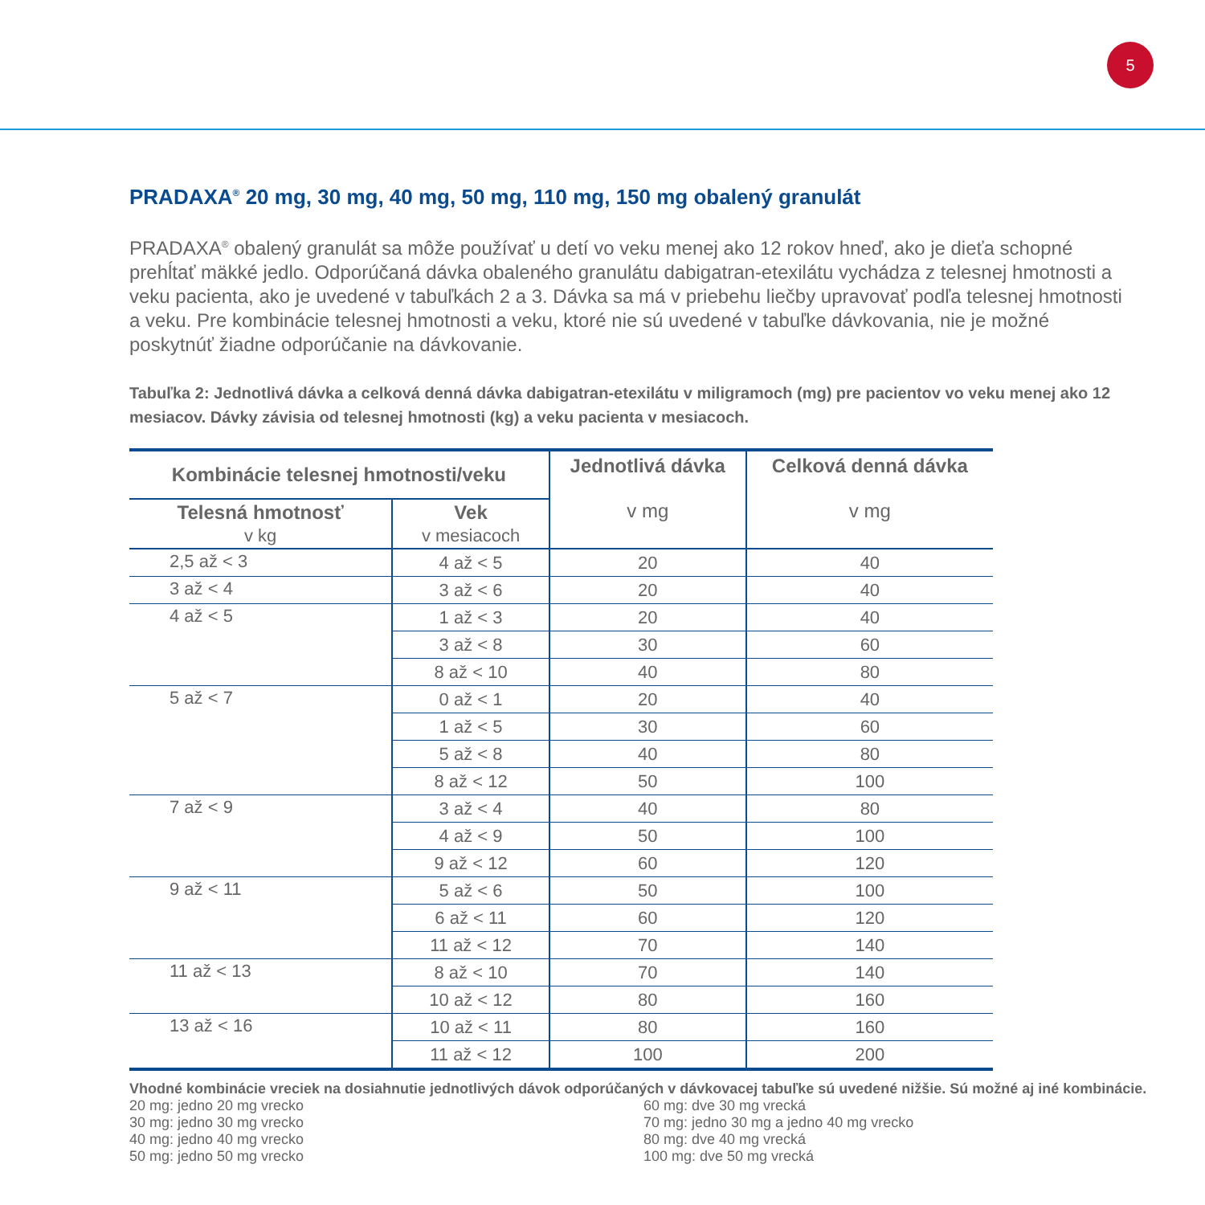5
PRADAXA<sup>®</sup> 20 mg, 30 mg, 40 mg, 50 mg, 110 mg, 150 mg obalený granulát
PRADAXA<sup>®</sup> obalený granulát sa môže používať u detí vo veku menej ako 12 rokov hneď, ako je dieťa schopné prehĺtať mäkké jedlo. Odporúčaná dávka obaleného granulátu dabigatran-etexilátu vychádza z telesnej hmotnosti a veku pacienta, ako je uvedené v tabuľkách 2 a 3. Dávka sa má v priebehu liečby upravovať podľa telesnej hmotnosti a veku. Pre kombinácie telesnej hmotnosti a veku, ktoré nie sú uvedené v tabuľke dávkovania, nie je možné poskytnúť žiadne odporúčanie na dávkovanie.
Tabuľka 2: Jednotlivá dávka a celková denná dávka dabigatran-etexilátu v miligramoch (mg) pre pacientov vo veku menej ako 12 mesiacov. Dávky závisia od telesnej hmotnosti (kg) a veku pacienta v mesiacoch.
| Kombinácie telesnej hmotnosti/veku | | Jednotlivá dávka v mg | Celková denná dávka v mg |
| --- | --- | --- | --- |
| Telesná hmotnosť v kg | Vek v mesiacoch | | |
| 2,5 až < 3 | 4 až < 5 | 20 | 40 |
| 3 až < 4 | 3 až < 6 | 20 | 40 |
| 4 až < 5 | 1 až < 3 | 20 | 40 |
| | 3 až < 8 | 30 | 60 |
| | 8 až < 10 | 40 | 80 |
| 5 až < 7 | 0 až < 1 | 20 | 40 |
| | 1 až < 5 | 30 | 60 |
| | 5 až < 8 | 40 | 80 |
| | 8 až < 12 | 50 | 100 |
| 7 až < 9 | 3 až < 4 | 40 | 80 |
| | 4 až < 9 | 50 | 100 |
| | 9 až < 12 | 60 | 120 |
| 9 až < 11 | 5 až < 6 | 50 | 100 |
| | 6 až < 11 | 60 | 120 |
| | 11 až < 12 | 70 | 140 |
| 11 až < 13 | 8 až < 10 | 70 | 140 |
| | 10 až < 12 | 80 | 160 |
| 13 až < 16 | 10 až < 11 | 80 | 160 |
| | 11 až < 12 | 100 | 200 |
Vhodné kombinácie vreciek na dosiahnutie jednotlivých dávok odporúčaných v dávkovacej tabuľke sú uvedené nižšie. Sú možné aj iné kombinácie.
20 mg: jedno 20 mg vrecko
30 mg: jedno 30 mg vrecko
40 mg: jedno 40 mg vrecko
50 mg: jedno 50 mg vrecko
60 mg: dve 30 mg vrecká
70 mg: jedno 30 mg a jedno 40 mg vrecko
80 mg: dve 40 mg vrecká
100 mg: dve 50 mg vrecká